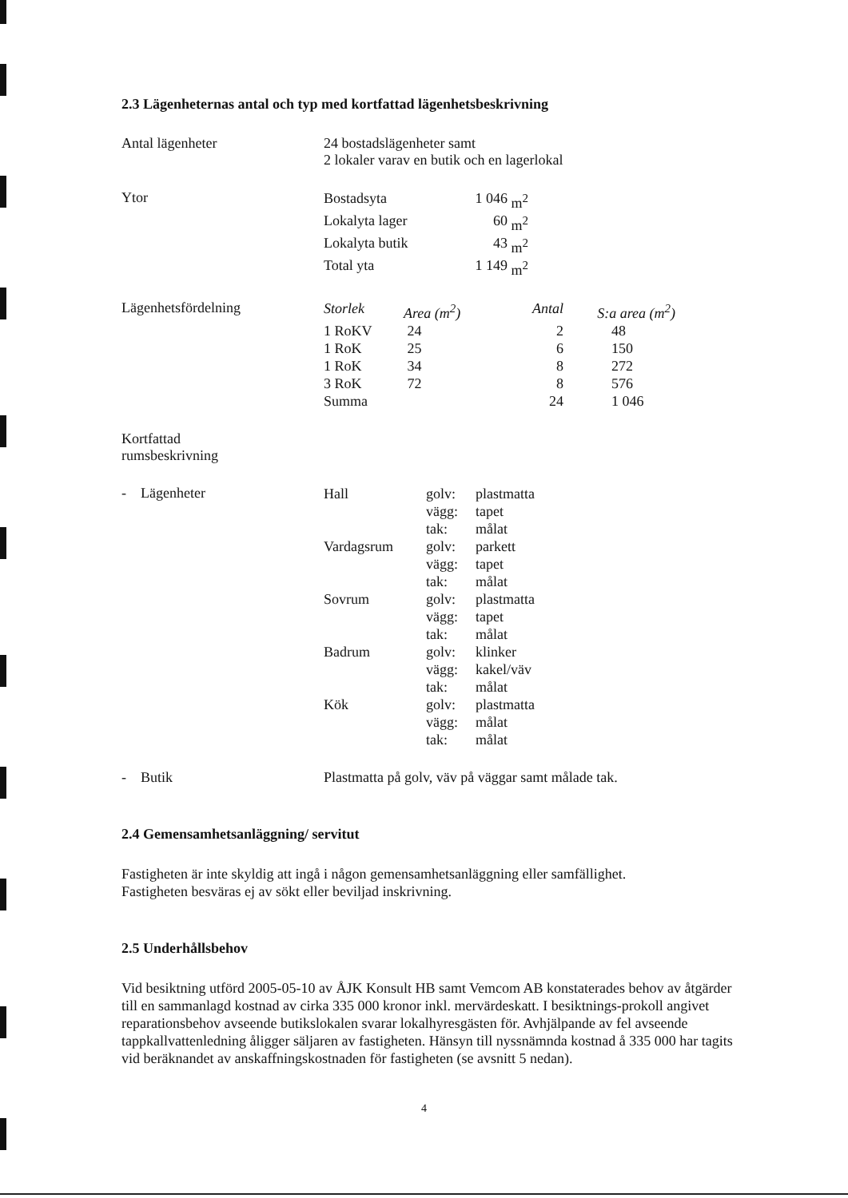2.3 Lägenheternas antal och typ med kortfattad lägenhetsbeskrivning
Antal lägenheter 24 bostadslägenheter samt
2 lokaler varav en butik och en lagerlokal
Ytor
| Bostadsyta | 1 046 | m<sup>2</sup> |
| Lokalyta lager | 60 | m<sup>2</sup> |
| Lokalyta butik | 43 | m<sup>2</sup> |
| Total yta | 1 149 | m<sup>2</sup> |
Lägenhetsfördelning
| Storlek | Area (m<sup>2</sup>) | Antal | S:a area (m<sup>2</sup>) |
| --- | --- | --- | --- |
| 1 RoKV | 24 | 2 | 48 |
| 1 RoK | 25 | 6 | 150 |
| 1 RoK | 34 | 8 | 272 |
| 3 RoK | 72 | 8 | 576 |
| Summa | | 24 | 1 046 |
Kortfattad
rumsbeskrivning
- Lägenheter
| Hall | golv: | plastmatta |
| | vägg: | tapet |
| | tak: | målat |
| Vardagsrum | golv: | parkett |
| | vägg: | tapet |
| | tak: | målat |
| Sovrum | golv: | plastmatta |
| | vägg: | tapet |
| | tak: | målat |
| Badrum | golv: | klinker |
| | vägg: | kakel/väv |
| | tak: | målat |
| Kök | golv: | plastmatta |
| | vägg: | målat |
| | tak: | målat |
- Butik Plastmatta på golv, väv på väggar samt målade tak.
2.4 Gemensamhetsanläggning/ servitut
Fastigheten är inte skyldig att ingå i någon gemensamhetsanläggning eller samfällighet.
Fastigheten besväras ej av sökt eller beviljad inskrivning.
2.5 Underhållsbehov
Vid besiktning utförd 2005-05-10 av ÅJK Konsult HB samt Vemcom AB konstaterades behov av åtgärder till en sammanlagd kostnad av cirka 335 000 kronor inkl. mervärdeskatt. I besiktnings-prokoll angivet reparationsbehov avseende butikslokalen svarar lokalhyresgästen för. Avhjälpande av fel avseende tappkallvattenledning åligger säljaren av fastigheten. Hänsyn till nyssnämnda kostnad å 335 000 har tagits vid beräknandet av anskaffningskostnaden för fastigheten (se avsnitt 5 nedan).
4